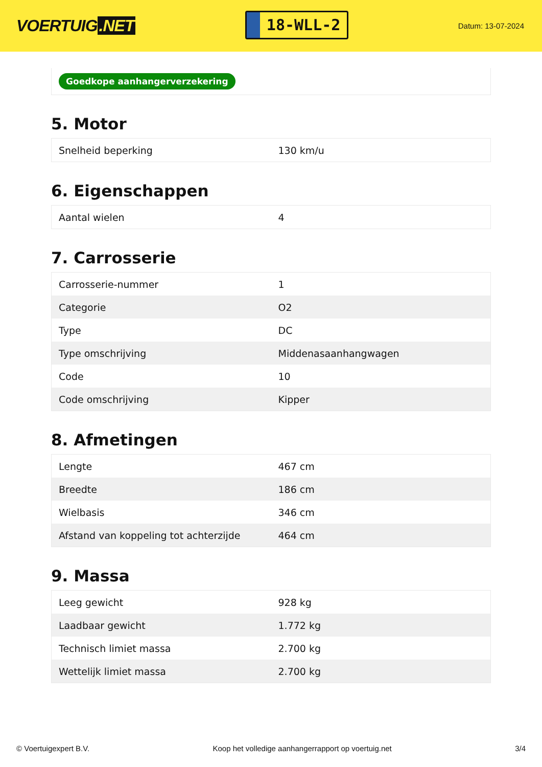VOERTUIG.NET
18-WLL-2
Datum: 13-07-2024
Goedkope aanhangerverzekering
5. Motor
| Snelheid beperking | 130 km/u |
6. Eigenschappen
| Aantal wielen | 4 |
7. Carrosserie
| Carrosserie-nummer | 1 |
| Categorie | O2 |
| Type | DC |
| Type omschrijving | Middenasaanhangwagen |
| Code | 10 |
| Code omschrijving | Kipper |
8. Afmetingen
| Lengte | 467 cm |
| Breedte | 186 cm |
| Wielbasis | 346 cm |
| Afstand van koppeling tot achterzijde | 464 cm |
9. Massa
| Leeg gewicht | 928 kg |
| Laadbaar gewicht | 1.772 kg |
| Technisch limiet massa | 2.700 kg |
| Wettelijk limiet massa | 2.700 kg |
© Voertuigexpert B.V. Koop het volledige aanhangerrapport op voertuig.net 3/4